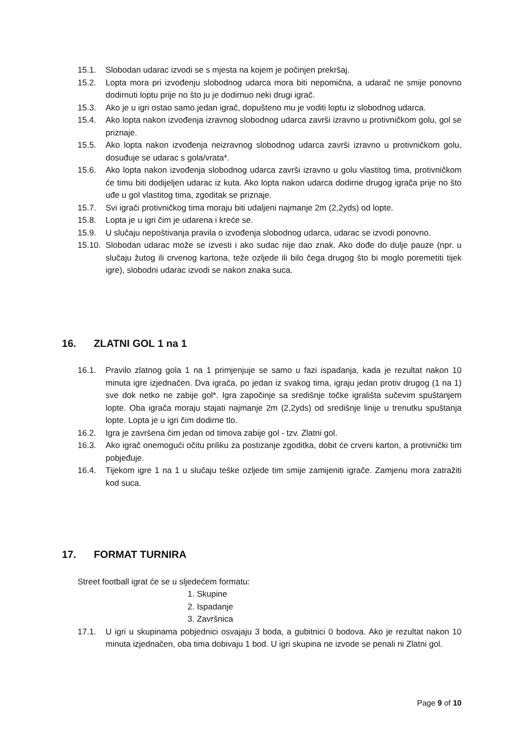15.1. Slobodan udarac izvodi se s mjesta na kojem je počinjen prekršaj.
15.2. Lopta mora pri izvođenju slobodnog udarca mora biti nepomična, a udarač ne smije ponovno dodirnuti loptu prije no što ju je dodirnuo neki drugi igrač.
15.3. Ako je u igri ostao samo jedan igrač, dopušteno mu je voditi loptu iz slobodnog udarca.
15.4. Ako lopta nakon izvođenja izravnog slobodnog udarca završi izravno u protivničkom golu, gol se priznaje.
15.5. Ako lopta nakon izvođenja neizravnog slobodnog udarca završi izravno u protivničkom golu, dosuđuje se udarac s gola/vrata*.
15.6. Ako lopta nakon izvođenja slobodnog udarca završi izravno u golu vlastitog tima, protivničkom će timu biti dodijeljen udarac iz kuta. Ako lopta nakon udarca dodirne drugog igrača prije no što uđe u gol vlastitog tima, zgoditak se priznaje.
15.7. Svi igrači protivničkog tima moraju biti udaljeni najmanje 2m (2,2yds) od lopte.
15.8. Lopta je u igri čim je udarena i kreće se.
15.9. U slučaju nepoštivanja pravila o izvođenja slobodnog udarca, udarac se izvodi ponovno.
15.10. Slobodan udarac može se izvesti i ako sudac nije dao znak. Ako dođe do dulje pauze (npr. u slučaju žutog ili crvenog kartona, teže ozljede ili bilo čega drugog što bi moglo poremetiti tijek igre), slobodni udarac izvodi se nakon znaka suca.
16. ZLATNI GOL 1 na 1
16.1. Pravilo zlatnog gola 1 na 1 primjenjuje se samo u fazi ispadanja, kada je rezultat nakon 10 minuta igre izjednačen. Dva igrača, po jedan iz svakog tima, igraju jedan protiv drugog (1 na 1) sve dok netko ne zabije gol*. Igra započinje sa središnje točke igrališta sučevim spuštanjem lopte. Oba igrača moraju stajati najmanje 2m (2,2yds) od središnje linije u trenutku spuštanja lopte. Lopta je u igri čim dodirne tlo.
16.2. Igra je završena čim jedan od timova zabije gol - tzv. Zlatni gol.
16.3. Ako igrač onemogući očitu priliku za postizanje zgoditka, dobit će crveni karton, a protivnički tim pobjeđuje.
16.4. Tijekom igre 1 na 1 u slučaju teške ozljede tim smije zamijeniti igrače. Zamjenu mora zatražiti kod suca.
17. FORMAT TURNIRA
Street football igrat će se u sljedećem formatu:
1. Skupine
2. Ispadanje
3. Završnica
17.1. U igri u skupinama pobjednici osvajaju 3 boda, a gubitnici 0 bodova. Ako je rezultat nakon 10 minuta izjednačen, oba tima dobivaju 1 bod. U igri skupina ne izvode se penali ni Zlatni gol.
Page 9 of 10